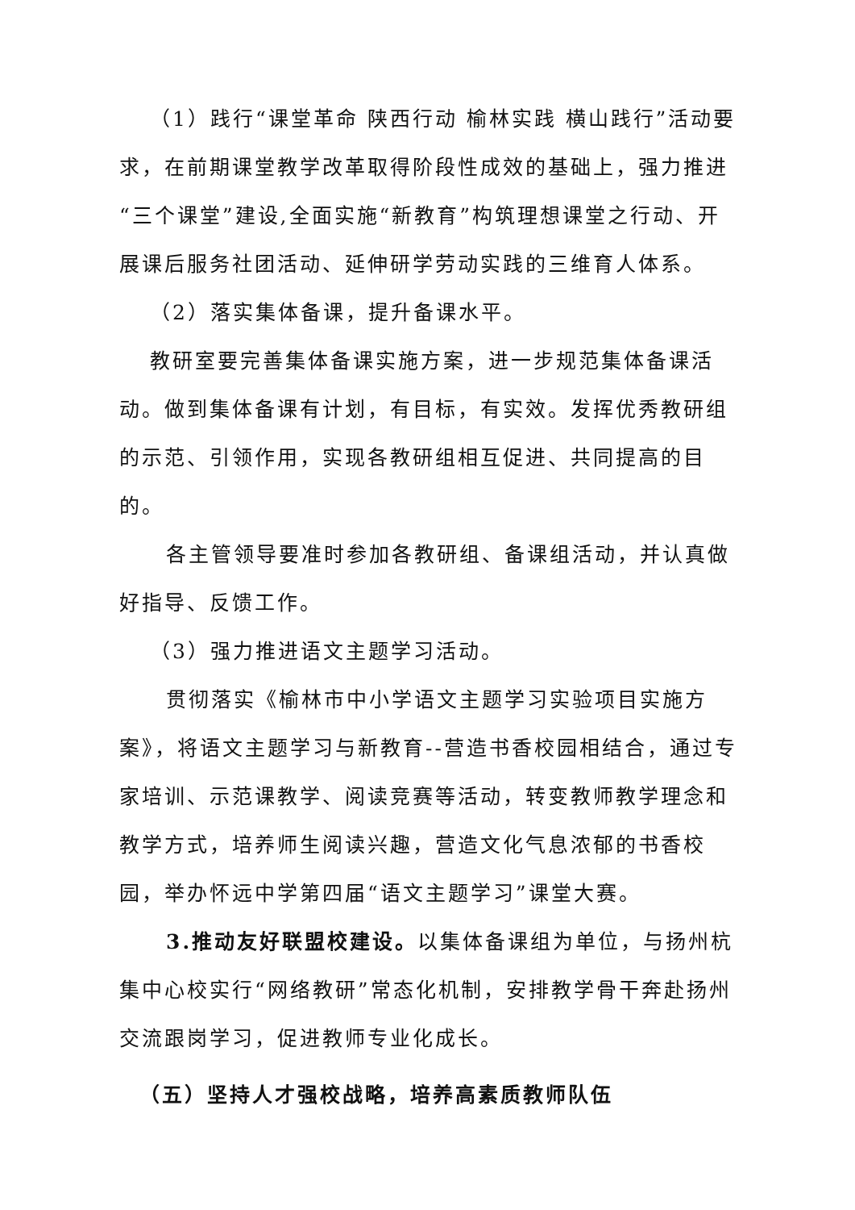（1）践行“课堂革命 陕西行动 榆林实践 横山践行”活动要求，在前期课堂教学改革取得阶段性成效的基础上，强力推进“三个课堂”建设,全面实施“新教育”构筑理想课堂之行动、开展课后服务社团活动、延伸研学劳动实践的三维育人体系。
（2）落实集体备课，提升备课水平。
教研室要完善集体备课实施方案，进一步规范集体备课活动。做到集体备课有计划，有目标，有实效。发挥优秀教研组的示范、引领作用，实现各教研组相互促进、共同提高的目的。
各主管领导要准时参加各教研组、备课组活动，并认真做好指导、反馈工作。
（3）强力推进语文主题学习活动。
贯彻落实《榆林市中小学语文主题学习实验项目实施方案》，将语文主题学习与新教育--营造书香校园相结合，通过专家培训、示范课教学、阅读竞赛等活动，转变教师教学理念和教学方式，培养师生阅读兴趣，营造文化气息浓郁的书香校园，举办怀远中学第四届“语文主题学习”课堂大赛。
3.推动友好联盟校建设。以集体备课组为单位，与扬州杭集中心校实行“网络教研”常态化机制，安排教学骨干奔赴扬州交流跟岗学习，促进教师专业化成长。
（五）坚持人才强校战略，培养高素质教师队伍